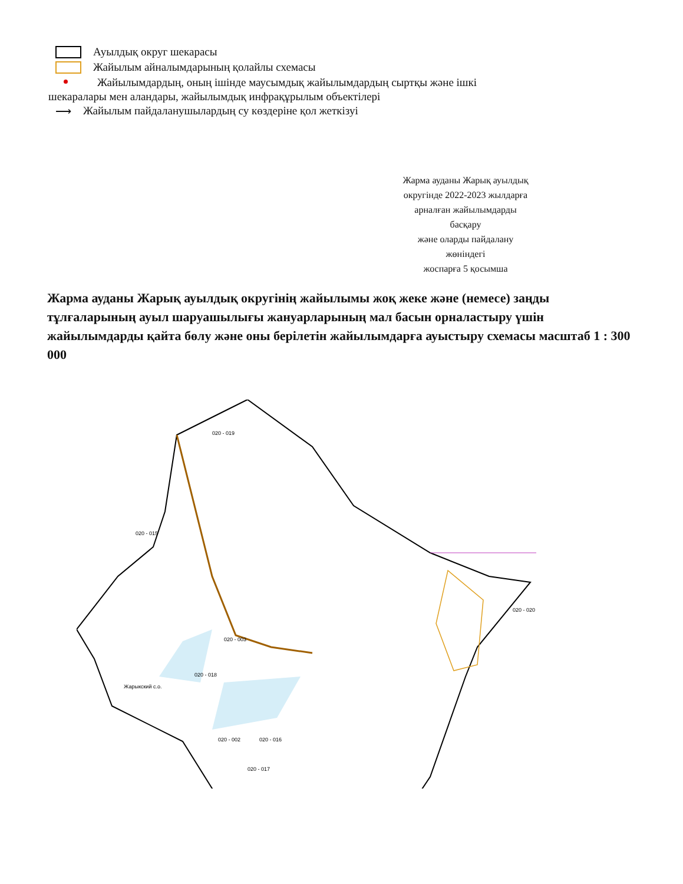Ауылдық округ шекарасы
Жайылым айналымдарының қолайлы схемасы
Жайылымдардың, оның ішінде маусымдық жайылымдардың сыртқы және ішкі
шекаралары мен аландары, жайылымдық инфрақұрылым объектілері
⟶
Жайылым пайдаланушылардың су көздеріне қол жеткізуі
Жарма ауданы Жарық ауылдық
округінде 2022-2023 жылдарға
арналған жайылымдарды
басқару
және оларды пайдалану
жөніндегі
жоспарға 5 қосымша
Жарма ауданы Жарық ауылдық округінің жайылымы жоқ жеке және (немесе) заңды тұлғаларының ауыл шаруашылығы жануарларының мал басын орналастыру үшін жайылымдарды қайта бөлу және оны берілетін жайылымдарға ауыстыру схемасы масштаб 1 : 300 000
Жарыкский с.о.
020 - 018
020 - 017
020 - 002
020 - 016
020 - 003
020 - 019
020 - 020
020 - 015